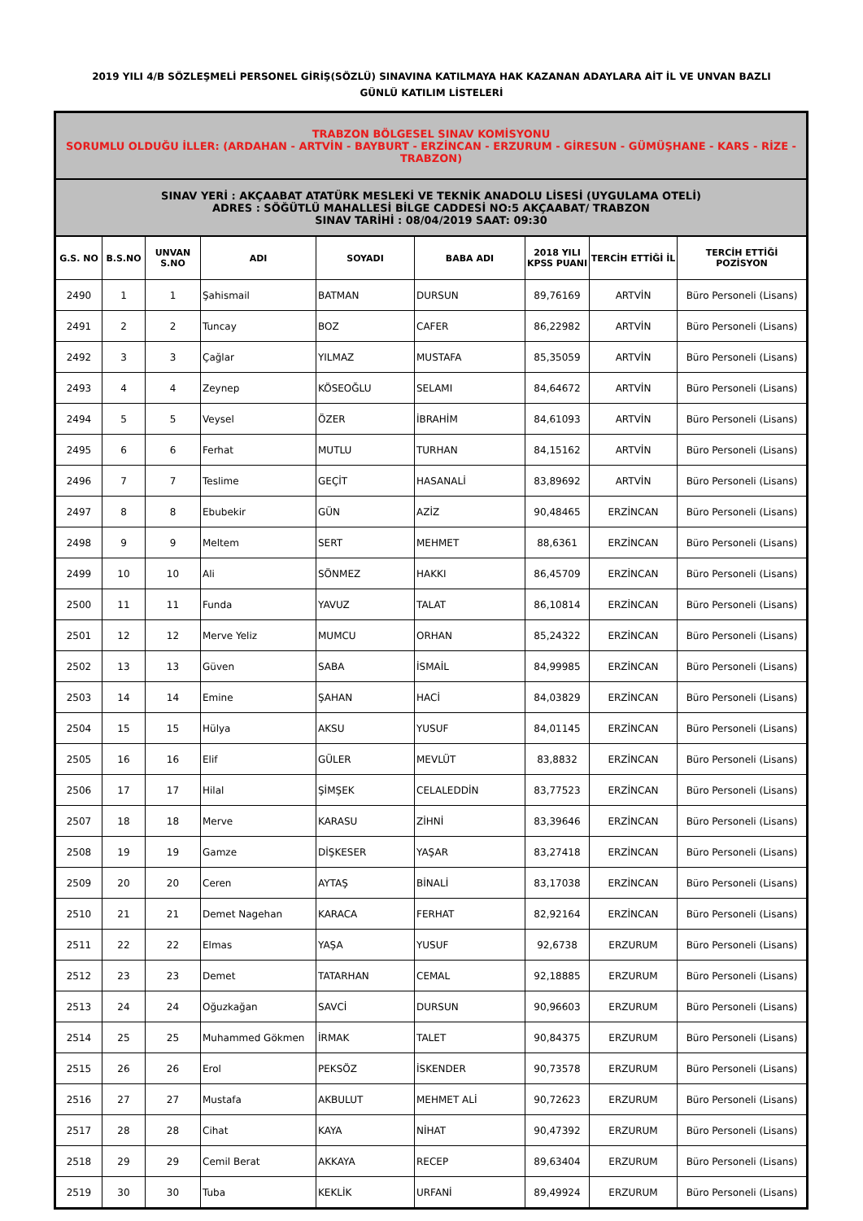2019 YILI 4/B SÖZLEŞMELİ PERSONEL GİRİŞ(SÖZLÜ) SINAVINA KATILMAYA HAK KAZANAN ADAYLARA AİT İL VE UNVAN BAZLI
GÜNLÜ KATILIM LİSTELERİ
| TRABZON BÖLGESEL SINAV KOMİSYONU SORUMLU OLDUĞU İLLER: (ARDAHAN - ARTVİN - BAYBURT - ERZİNCAN - ERZURUM - GİRESUN - GÜMÜŞHANE - KARS - RİZE - TRABZON) | | | | | | | | |
| SINAV YERİ : AKÇAABAT ATATÜRK MESLEKİ VE TEKNİK ANADOLU LİSESİ (UYGULAMA OTELİ) ADRES : SÖĞÜTLÜ MAHALLESİ BİLGE CADDESİ NO:5 AKÇAABAT/ TRABZON SINAV TARİHİ : 08/04/2019 SAAT: 09:30 | | | | | | | | |
| G.S. NO | B.S.NO | UNVAN S.NO | ADI | SOYADI | BABA ADI | 2018 YILI KPSS PUANI | TERCİH ETTİĞİ İL | TERCİH ETTİĞİ POZİSYON |
| 2490 | 1 | 1 | Şahismail | BATMAN | DURSUN | 89,76169 | ARTVİN | Büro Personeli (Lisans) |
| 2491 | 2 | 2 | Tuncay | BOZ | CAFER | 86,22982 | ARTVİN | Büro Personeli (Lisans) |
| 2492 | 3 | 3 | Çağlar | YILMAZ | MUSTAFA | 85,35059 | ARTVİN | Büro Personeli (Lisans) |
| 2493 | 4 | 4 | Zeynep | KÖSEOĞLU | SELAMI | 84,64672 | ARTVİN | Büro Personeli (Lisans) |
| 2494 | 5 | 5 | Veysel | ÖZER | İBRAHİM | 84,61093 | ARTVİN | Büro Personeli (Lisans) |
| 2495 | 6 | 6 | Ferhat | MUTLU | TURHAN | 84,15162 | ARTVİN | Büro Personeli (Lisans) |
| 2496 | 7 | 7 | Teslime | GEÇİT | HASANALİ | 83,89692 | ARTVİN | Büro Personeli (Lisans) |
| 2497 | 8 | 8 | Ebubekir | GÜN | AZİZ | 90,48465 | ERZİNCAN | Büro Personeli (Lisans) |
| 2498 | 9 | 9 | Meltem | SERT | MEHMET | 88,6361 | ERZİNCAN | Büro Personeli (Lisans) |
| 2499 | 10 | 10 | Ali | SÖNMEZ | HAKKI | 86,45709 | ERZİNCAN | Büro Personeli (Lisans) |
| 2500 | 11 | 11 | Funda | YAVUZ | TALAT | 86,10814 | ERZİNCAN | Büro Personeli (Lisans) |
| 2501 | 12 | 12 | Merve Yeliz | MUMCU | ORHAN | 85,24322 | ERZİNCAN | Büro Personeli (Lisans) |
| 2502 | 13 | 13 | Güven | SABA | İSMAİL | 84,99985 | ERZİNCAN | Büro Personeli (Lisans) |
| 2503 | 14 | 14 | Emine | ŞAHAN | HACİ | 84,03829 | ERZİNCAN | Büro Personeli (Lisans) |
| 2504 | 15 | 15 | Hülya | AKSU | YUSUF | 84,01145 | ERZİNCAN | Büro Personeli (Lisans) |
| 2505 | 16 | 16 | Elif | GÜLER | MEVLÜT | 83,8832 | ERZİNCAN | Büro Personeli (Lisans) |
| 2506 | 17 | 17 | Hilal | ŞİMŞEK | CELALEDDİN | 83,77523 | ERZİNCAN | Büro Personeli (Lisans) |
| 2507 | 18 | 18 | Merve | KARASU | ZİHNİ | 83,39646 | ERZİNCAN | Büro Personeli (Lisans) |
| 2508 | 19 | 19 | Gamze | DİŞKESER | YAŞAR | 83,27418 | ERZİNCAN | Büro Personeli (Lisans) |
| 2509 | 20 | 20 | Ceren | AYTAŞ | BİNALİ | 83,17038 | ERZİNCAN | Büro Personeli (Lisans) |
| 2510 | 21 | 21 | Demet Nagehan | KARACA | FERHAT | 82,92164 | ERZİNCAN | Büro Personeli (Lisans) |
| 2511 | 22 | 22 | Elmas | YAŞA | YUSUF | 92,6738 | ERZURUM | Büro Personeli (Lisans) |
| 2512 | 23 | 23 | Demet | TATARHAN | CEMAL | 92,18885 | ERZURUM | Büro Personeli (Lisans) |
| 2513 | 24 | 24 | Oğuzkağan | SAVCİ | DURSUN | 90,96603 | ERZURUM | Büro Personeli (Lisans) |
| 2514 | 25 | 25 | Muhammed Gökmen | İRMAK | TALET | 90,84375 | ERZURUM | Büro Personeli (Lisans) |
| 2515 | 26 | 26 | Erol | PEKSÖZ | İSKENDER | 90,73578 | ERZURUM | Büro Personeli (Lisans) |
| 2516 | 27 | 27 | Mustafa | AKBULUT | MEHMET ALİ | 90,72623 | ERZURUM | Büro Personeli (Lisans) |
| 2517 | 28 | 28 | Cihat | KAYA | NİHAT | 90,47392 | ERZURUM | Büro Personeli (Lisans) |
| 2518 | 29 | 29 | Cemil Berat | AKKAYA | RECEP | 89,63404 | ERZURUM | Büro Personeli (Lisans) |
| 2519 | 30 | 30 | Tuba | KEKLİK | URFANİ | 89,49924 | ERZURUM | Büro Personeli (Lisans) |